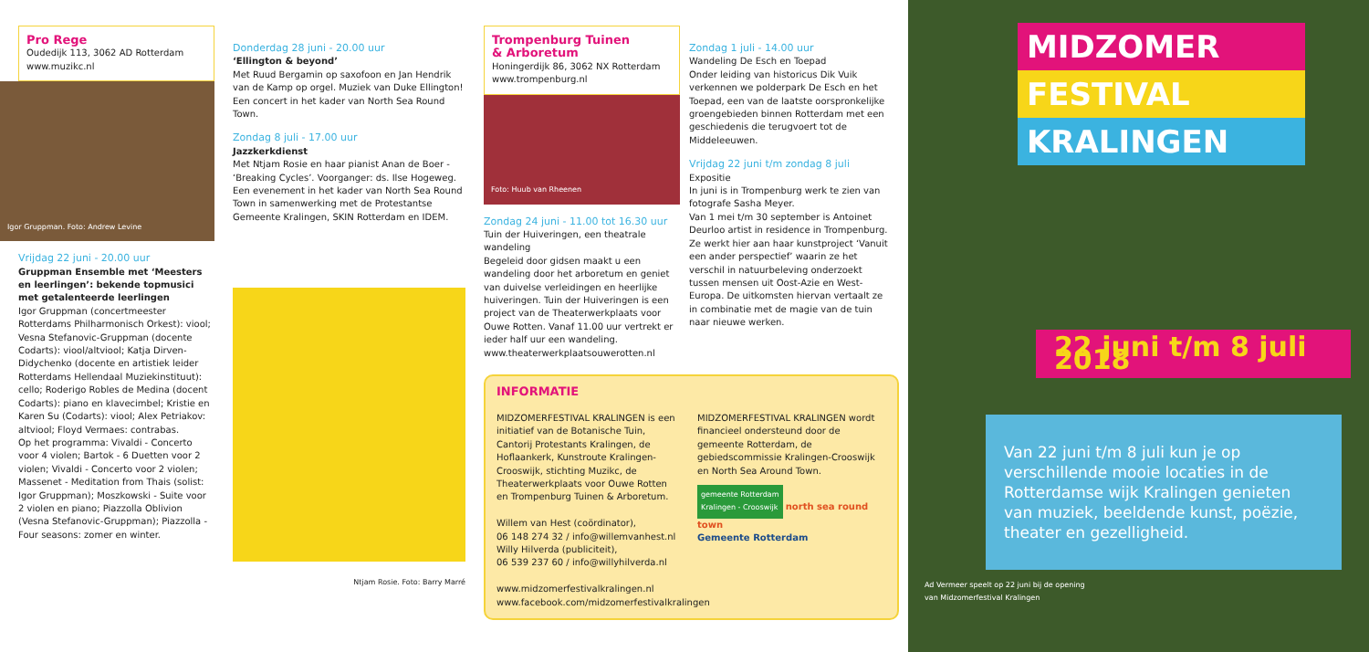Pro Rege
Oudedijk 113, 3062 AD Rotterdam
www.muzikc.nl
Igor Gruppman. Foto: Andrew Levine
Vrijdag 22 juni - 20.00 uur
Gruppman Ensemble met ‘Meesters en leerlingen’: bekende topmusici met getalenteerde leerlingen
Igor Gruppman (concertmeester Rotterdams Philharmonisch Orkest): viool; Vesna Stefanovic-Gruppman (docente Codarts): viool/altviool; Katja Dirven-Didychenko (docente en artistiek leider Rotterdams Hellendaal Muziekinstituut): cello; Roderigo Robles de Medina (docent Codarts): piano en klavecimbel; Kristie en Karen Su (Codarts): viool; Alex Petriakov: altviool; Floyd Vermaes: contrabas.
Op het programma: Vivaldi - Concerto voor 4 violen; Bartok - 6 Duetten voor 2 violen; Vivaldi - Concerto voor 2 violen; Massenet - Meditation from Thais (solist: Igor Gruppman); Moszkowski - Suite voor 2 violen en piano; Piazzolla Oblivion (Vesna Stefanovic-Gruppman); Piazzolla - Four seasons: zomer en winter.
Donderdag 28 juni - 20.00 uur
‘Ellington & beyond’
Met Ruud Bergamin op saxofoon en Jan Hendrik van de Kamp op orgel. Muziek van Duke Ellington! Een concert in het kader van North Sea Round Town.
Zondag 8 juli - 17.00 uur
Jazzkerkdienst
Met Ntjam Rosie en haar pianist Anan de Boer - ‘Breaking Cycles’. Voorganger: ds. Ilse Hogeweg. Een evenement in het kader van North Sea Round Town in samenwerking met de Protestantse Gemeente Kralingen, SKIN Rotterdam en IDEM.
Ntjam Rosie. Foto: Barry Marré
Trompenburg Tuinen
& Arboretum
Honingerdijk 86, 3062 NX Rotterdam
www.trompenburg.nl
Foto: Huub van Rheenen
Zondag 24 juni - 11.00 tot 16.30 uur
Tuin der Huiveringen, een theatrale wandeling
Begeleid door gidsen maakt u een wandeling door het arboretum en geniet van duivelse verleidingen en heerlijke huiveringen. Tuin der Huiveringen is een project van de Theaterwerkplaats voor Ouwe Rotten. Vanaf 11.00 uur vertrekt er ieder half uur een wandeling.
www.theaterwerkplaatsouwerotten.nl
Zondag 1 juli - 14.00 uur
Wandeling De Esch en Toepad
Onder leiding van historicus Dik Vuik verkennen we polderpark De Esch en het Toepad, een van de laatste oorspronkelijke groengebieden binnen Rotterdam met een geschiedenis die terugvoert tot de Middeleeuwen.
Vrijdag 22 juni t/m zondag 8 juli
Expositie
In juni is in Trompenburg werk te zien van fotografe Sasha Meyer.
Van 1 mei t/m 30 september is Antoinet Deurloo artist in residence in Trompenburg. Ze werkt hier aan haar kunstproject ‘Vanuit een ander perspectief’ waarin ze het verschil in natuurbeleving onderzoekt tussen mensen uit Oost-Azie en West-Europa. De uitkomsten hiervan vertaalt ze in combinatie met de magie van de tuin naar nieuwe werken.
INFORMATIE
MIDZOMERFESTIVAL KRALINGEN is een initiatief van de Botanische Tuin, Cantorij Protestants Kralingen, de Hoflaankerk, Kunstroute Kralingen-Crooswijk, stichting Muzikc, de Theaterwerkplaats voor Ouwe Rotten en Trompenburg Tuinen & Arboretum.
Willem van Hest (coördinator),
06 148 274 32 / info@willemvanhest.nl
Willy Hilverda (publiciteit),
06 539 237 60 / info@willyhilverda.nl
www.midzomerfestivalkralingen.nl
www.facebook.com/midzomerfestivalkralingen
MIDZOMERFESTIVAL KRALINGEN wordt financieel ondersteund door de gemeente Rotterdam, de gebiedscommissie Kralingen-Crooswijk en North Sea Around Town.
gemeente Rotterdam
Kralingen - Crooswijk north sea round town
Gemeente Rotterdam
MIDZOMER
FESTIVAL
KRALINGEN
22 juni t/m 8 juli 2018
Van 22 juni t/m 8 juli kun je op verschillende mooie locaties in de Rotterdamse wijk Kralingen genieten van muziek, beeldende kunst, poëzie, theater en gezelligheid.
Ad Vermeer speelt op 22 juni bij de opening
van Midzomerfestival Kralingen